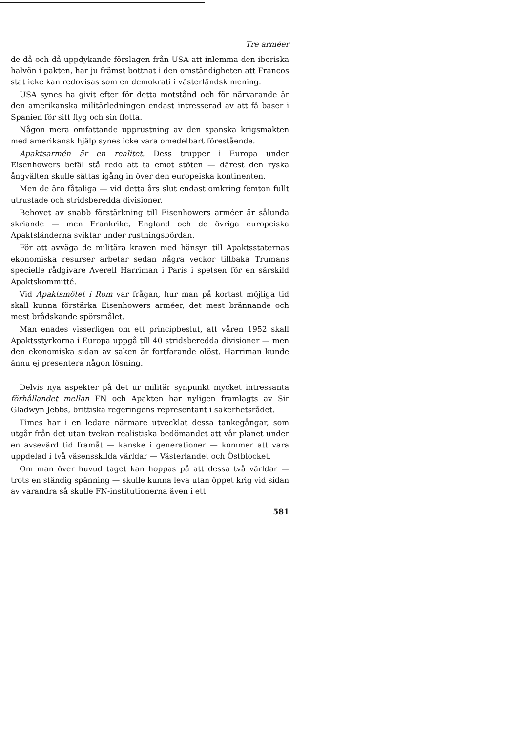Tre arméer
de då och då uppdykande förslagen från USA att inlemma den iberiska halvön i pakten, har ju främst bottnat i den omständigheten att Francos stat icke kan redovisas som en demokrati i västerländsk mening.
USA synes ha givit efter för detta motstånd och för närvarande är den amerikanska militärledningen endast intresserad av att få baser i Spanien för sitt flyg och sin flotta.
Någon mera omfattande upprustning av den spanska krigsmakten med amerikansk hjälp synes icke vara omedelbart förestående.
Apaktsarmén är en realitet. Dess trupper i Europa under Eisenhowers befäl stå redo att ta emot stöten — därest den ryska ångvälten skulle sättas igång in över den europeiska kontinenten.
Men de äro fåtaliga — vid detta års slut endast omkring femton fullt utrustade och stridsberedda divisioner.
Behovet av snabb förstärkning till Eisenhowers arméer är sålunda skriande — men Frankrike, England och de övriga europeiska Apaktsländerna sviktar under rustningsbördan.
För att avväga de militära kraven med hänsyn till Apaktsstaternas ekonomiska resurser arbetar sedan några veckor tillbaka Trumans specielle rådgivare Averell Harriman i Paris i spetsen för en särskild Apaktskommitté.
Vid Apaktsmötet i Rom var frågan, hur man på kortast möjliga tid skall kunna förstärka Eisenhowers arméer, det mest brännande och mest brådskande spörsmålet.
Man enades visserligen om ett principbeslut, att våren 1952 skall Apaktsstyrkorna i Europa uppgå till 40 stridsberedda divisioner — men den ekonomiska sidan av saken är fortfarande olöst. Harriman kunde ännu ej presentera någon lösning.
Delvis nya aspekter på det ur militär synpunkt mycket intressanta förhållandet mellan FN och Apakten har nyligen framlagts av Sir Gladwyn Jebbs, brittiska regeringens representant i säkerhetsrådet.
Times har i en ledare närmare utvecklat dessa tankegångar, som utgår från det utan tvekan realistiska bedömandet att vår planet under en avsevärd tid framåt — kanske i generationer — kommer att vara uppdelad i två väsensskilda världar — Västerlandet och Östblocket.
Om man över huvud taget kan hoppas på att dessa två världar — trots en ständig spänning — skulle kunna leva utan öppet krig vid sidan av varandra så skulle FN-institutionerna även i ett
581